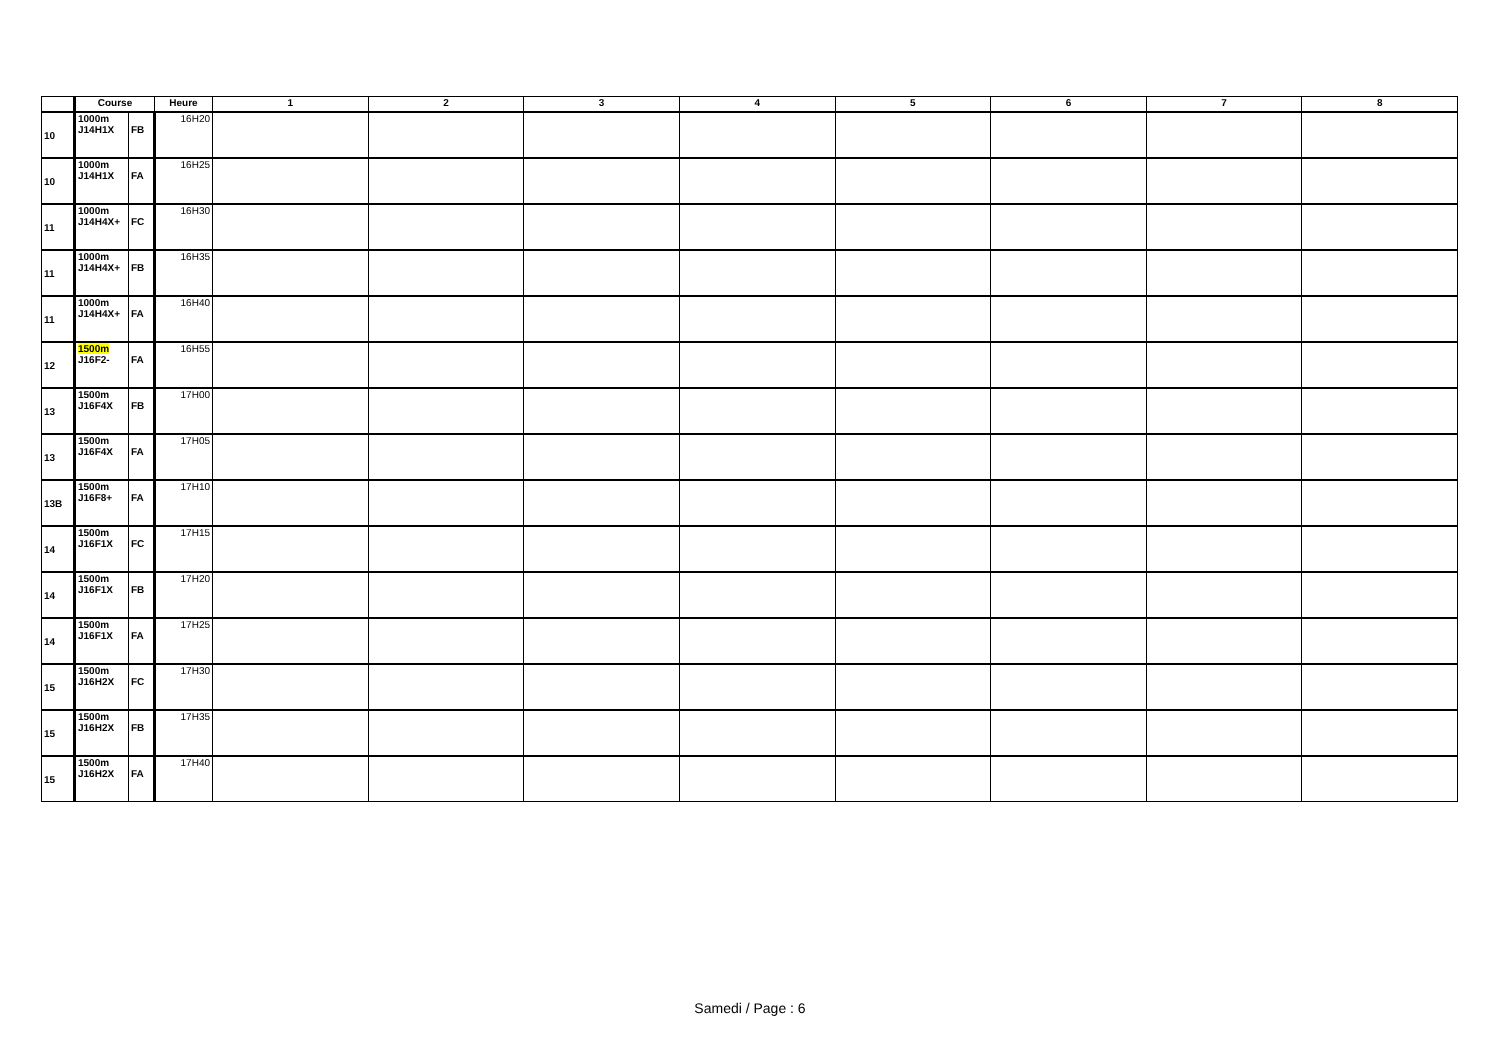| | Course | | Heure | 1 | 2 | 3 | 4 | 5 | 6 | 7 | 8 |
| --- | --- | --- | --- | --- | --- | --- | --- | --- | --- | --- | --- |
| 10 | 1000m J14H1X | FB | 16H20 | | | | | | | | |
| 10 | 1000m J14H1X | FA | 16H25 | | | | | | | | |
| 11 | 1000m J14H4X+ | FC | 16H30 | | | | | | | | |
| 11 | 1000m J14H4X+ | FB | 16H35 | | | | | | | | |
| 11 | 1000m J14H4X+ | FA | 16H40 | | | | | | | | |
| 12 | 1500m J16F2- | FA | 16H55 | | | | | | | | |
| 13 | 1500m J16F4X | FB | 17H00 | | | | | | | | |
| 13 | 1500m J16F4X | FA | 17H05 | | | | | | | | |
| 13B | 1500m J16F8+ | FA | 17H10 | | | | | | | | |
| 14 | 1500m J16F1X | FC | 17H15 | | | | | | | | |
| 14 | 1500m J16F1X | FB | 17H20 | | | | | | | | |
| 14 | 1500m J16F1X | FA | 17H25 | | | | | | | | |
| 15 | 1500m J16H2X | FC | 17H30 | | | | | | | | |
| 15 | 1500m J16H2X | FB | 17H35 | | | | | | | | |
| 15 | 1500m J16H2X | FA | 17H40 | | | | | | | | |
Samedi / Page : 6